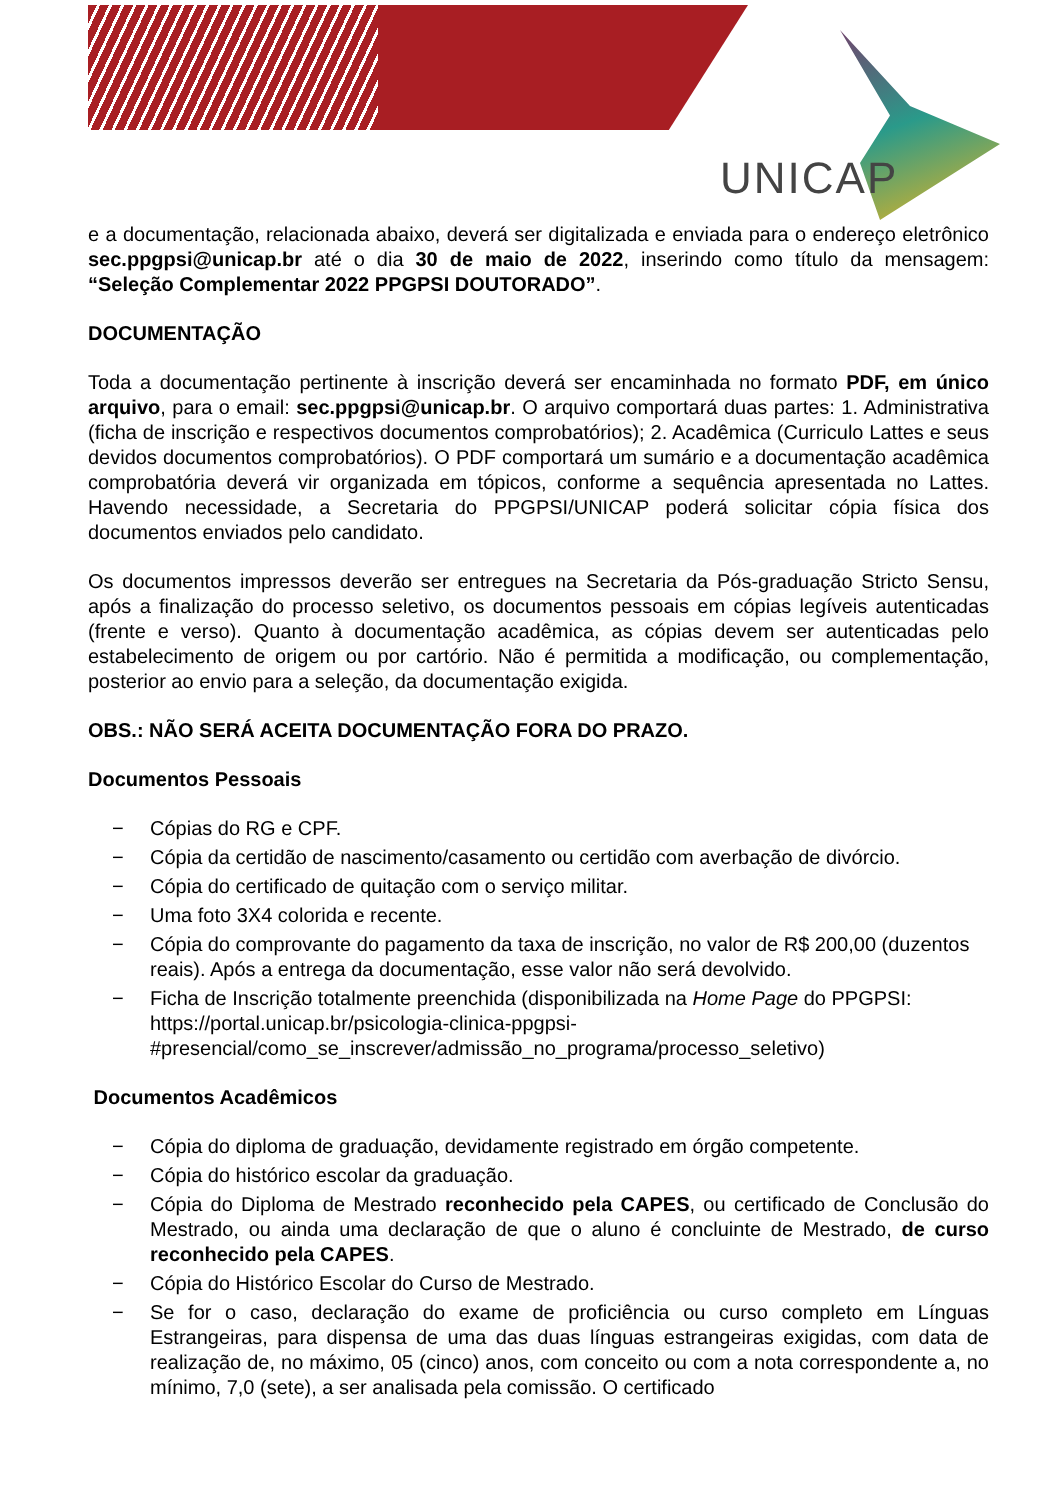UNICAP
e a documentação, relacionada abaixo, deverá ser digitalizada e enviada para o endereço eletrônico sec.ppgpsi@unicap.br até o dia 30 de maio de 2022, inserindo como título da mensagem: “Seleção Complementar 2022 PPGPSI DOUTORADO”.
DOCUMENTAÇÃO
Toda a documentação pertinente à inscrição deverá ser encaminhada no formato PDF, em único arquivo, para o email: sec.ppgpsi@unicap.br. O arquivo comportará duas partes: 1. Administrativa (ficha de inscrição e respectivos documentos comprobatórios); 2. Acadêmica (Curriculo Lattes e seus devidos documentos comprobatórios). O PDF comportará um sumário e a documentação acadêmica comprobatória deverá vir organizada em tópicos, conforme a sequência apresentada no Lattes. Havendo necessidade, a Secretaria do PPGPSI/UNICAP poderá solicitar cópia física dos documentos enviados pelo candidato.
Os documentos impressos deverão ser entregues na Secretaria da Pós-graduação Stricto Sensu, após a finalização do processo seletivo, os documentos pessoais em cópias legíveis autenticadas (frente e verso). Quanto à documentação acadêmica, as cópias devem ser autenticadas pelo estabelecimento de origem ou por cartório. Não é permitida a modificação, ou complementação, posterior ao envio para a seleção, da documentação exigida.
OBS.: NÃO SERÁ ACEITA DOCUMENTAÇÃO FORA DO PRAZO.
Documentos Pessoais
− Cópias do RG e CPF.
− Cópia da certidão de nascimento/casamento ou certidão com averbação de divórcio.
− Cópia do certificado de quitação com o serviço militar.
− Uma foto 3X4 colorida e recente.
− Cópia do comprovante do pagamento da taxa de inscrição, no valor de R$ 200,00 (duzentos reais). Após a entrega da documentação, esse valor não será devolvido.
− Ficha de Inscrição totalmente preenchida (disponibilizada na Home Page do PPGPSI: https://portal.unicap.br/psicologia-clinica-ppgpsi-#presencial/como_se_inscrever/admissão_no_programa/processo_seletivo)
Documentos Acadêmicos
− Cópia do diploma de graduação, devidamente registrado em órgão competente.
− Cópia do histórico escolar da graduação.
− Cópia do Diploma de Mestrado reconhecido pela CAPES, ou certificado de Conclusão do Mestrado, ou ainda uma declaração de que o aluno é concluinte de Mestrado, de curso reconhecido pela CAPES.
− Cópia do Histórico Escolar do Curso de Mestrado.
− Se for o caso, declaração do exame de proficiência ou curso completo em Línguas Estrangeiras, para dispensa de uma das duas línguas estrangeiras exigidas, com data de realização de, no máximo, 05 (cinco) anos, com conceito ou com a nota correspondente a, no mínimo, 7,0 (sete), a ser analisada pela comissão. O certificado